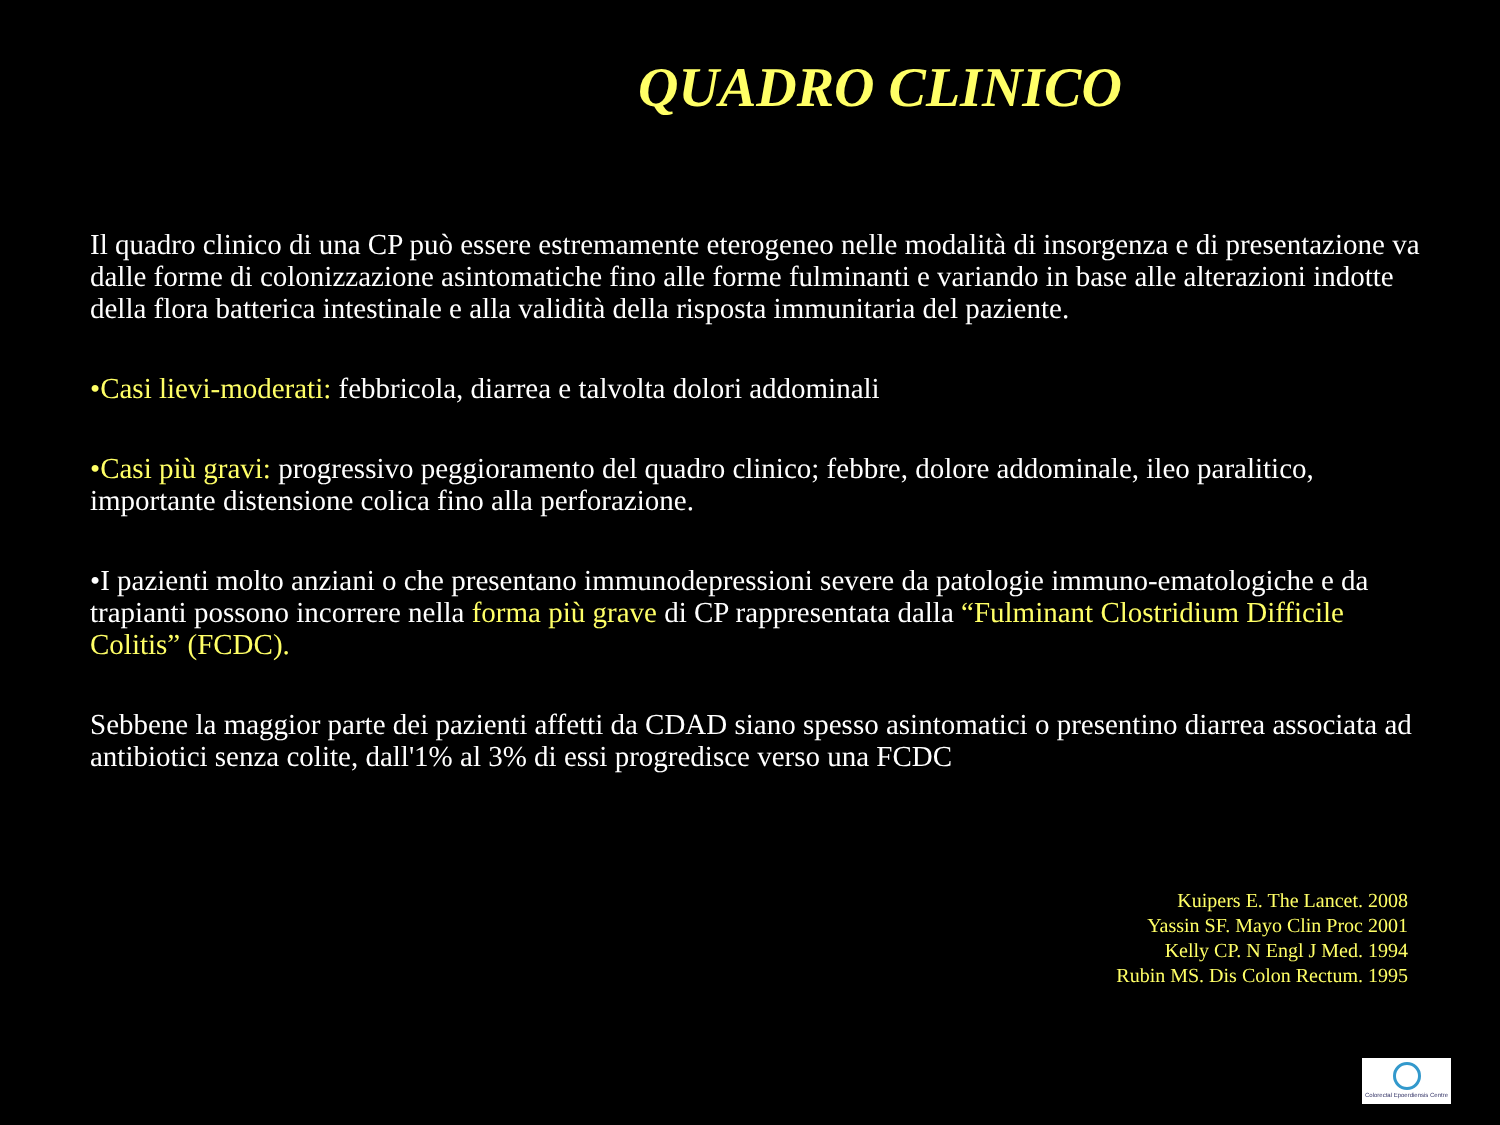QUADRO CLINICO
Il quadro clinico di una CP può essere estremamente eterogeneo nelle modalità di insorgenza e di presentazione va dalle forme di colonizzazione asintomatiche fino alle forme fulminanti e variando in base alle alterazioni indotte della flora batterica intestinale e alla validità della risposta immunitaria del paziente.
•Casi lievi-moderati: febbricola, diarrea e talvolta dolori addominali
•Casi più gravi: progressivo peggioramento del quadro clinico; febbre, dolore addominale, ileo paralitico, importante distensione colica fino alla perforazione.
•I pazienti molto anziani o che presentano immunodepressioni severe da patologie immuno-ematologiche e da trapianti possono incorrere nella forma più grave di CP rappresentata dalla “Fulminant Clostridium Difficile Colitis” (FCDC).
Sebbene la maggior parte dei pazienti affetti da CDAD siano spesso asintomatici o presentino diarrea associata ad antibiotici senza colite, dall'1% al 3% di essi progredisce verso una FCDC
Kuipers E. The Lancet. 2008
Yassin SF. Mayo Clin Proc 2001
Kelly CP. N Engl J Med. 1994
Rubin MS. Dis Colon Rectum. 1995
Colorectal Epoerdiensis Centre